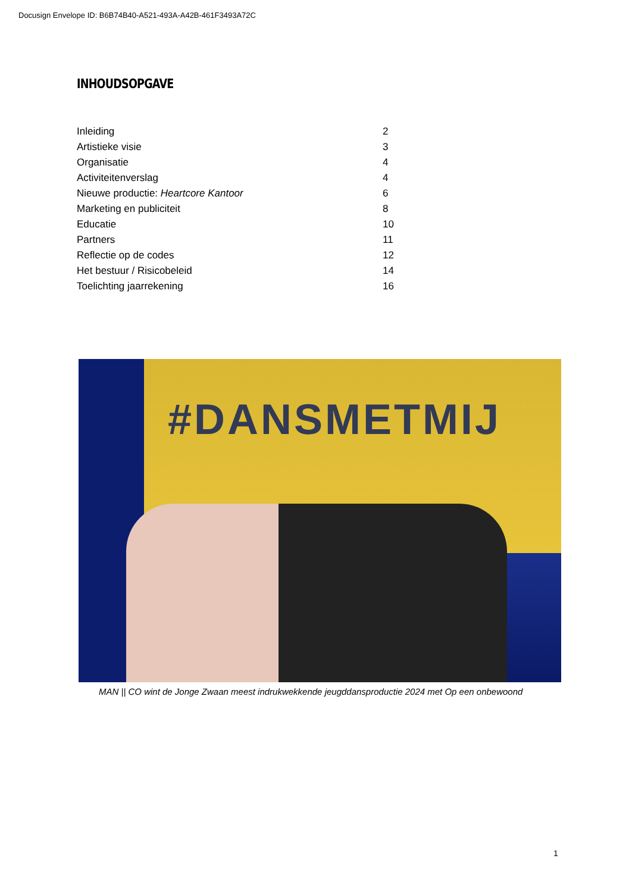Docusign Envelope ID: B6B74B40-A521-493A-A42B-461F3493A72C
INHOUDSOPGAVE
| Inleiding | 2 |
| Artistieke visie | 3 |
| Organisatie | 4 |
| Activiteitenverslag | 4 |
| Nieuwe productie: Heartcore Kantoor | 6 |
| Marketing en publiciteit | 8 |
| Educatie | 10 |
| Partners | 11 |
| Reflectie op de codes | 12 |
| Het bestuur / Risicobeleid | 14 |
| Toelichting jaarrekening | 16 |
#DANSMETMIJ
MAN || CO wint de Jonge Zwaan meest indrukwekkende jeugddansproductie 2024 met Op een onbewoond
1